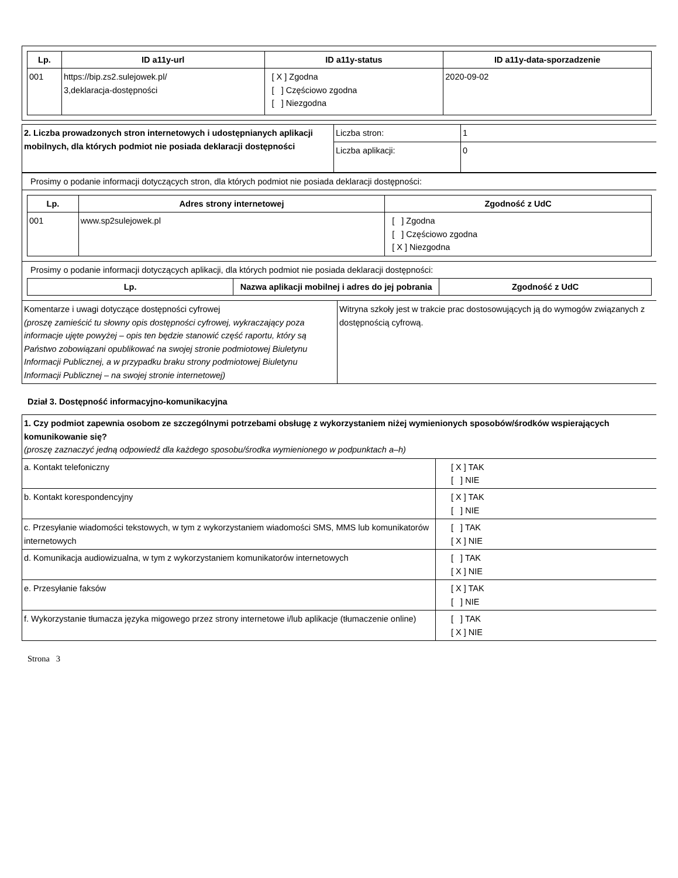| Lp. | ID a11y-url | ID a11y-status | ID a11y-data-sporzadzenie |
| --- | --- | --- | --- |
| 001 | https://bip.zs2.sulejowek.pl/ 3,deklaracja-dostępności | [ X ] Zgodna [ ] Częściowo zgodna [ ] Niezgodna | 2020-09-02 |
| 2. Liczba prowadzonych stron internetowych i udostępnianych aplikacji mobilnych, dla których podmiot nie posiada deklaracji dostępności | Liczba stron: | 1 |
| | Liczba aplikacji: | 0 |
Prosimy o podanie informacji dotyczących stron, dla których podmiot nie posiada deklaracji dostępności:
| Lp. | Adres strony internetowej | Zgodność z UdC |
| --- | --- | --- |
| 001 | www.sp2sulejowek.pl | [ ] Zgodna [ ] Częściowo zgodna [ X ] Niezgodna |
Prosimy o podanie informacji dotyczących aplikacji, dla których podmiot nie posiada deklaracji dostępności:
| Lp. | Nazwa aplikacji mobilnej i adres do jej pobrania | Zgodność z UdC |
| --- | --- | --- |
| Komentarze i uwagi dotyczące dostępności cyfrowej (proszę zamieścić tu słowny opis dostępności cyfrowej, wykraczający poza informacje ujęte powyżej – opis ten będzie stanowić część raportu, który są Państwo zobowiązani opublikować na swojej stronie podmiotowej Biuletynu Informacji Publicznej, a w przypadku braku strony podmiotowej Biuletynu Informacji Publicznej – na swojej stronie internetowej) | Witryna szkoły jest w trakcie prac dostosowujących ją do wymogów związanych z dostępnością cyfrową. |
Dział 3. Dostępność informacyjno-komunikacyjna
| 1. Czy podmiot zapewnia osobom ze szczególnymi potrzebami obsługę z wykorzystaniem niżej wymienionych sposobów/środków wspierających komunikowanie się? (proszę zaznaczyć jedną odpowiedź dla każdego sposobu/środka wymienionego w podpunktach a–h) | |
| a. Kontakt telefoniczny | [ X ] TAK [ ] NIE |
| b. Kontakt korespondencyjny | [ X ] TAK [ ] NIE |
| c. Przesyłanie wiadomości tekstowych, w tym z wykorzystaniem wiadomości SMS, MMS lub komunikatorów internetowych | [ ] TAK [ X ] NIE |
| d. Komunikacja audiowizualna, w tym z wykorzystaniem komunikatorów internetowych | [ ] TAK [ X ] NIE |
| e. Przesyłanie faksów | [ X ] TAK [ ] NIE |
| f. Wykorzystanie tłumacza języka migowego przez strony internetowe i/lub aplikacje (tłumaczenie online) | [ ] TAK [ X ] NIE |
Strona 3